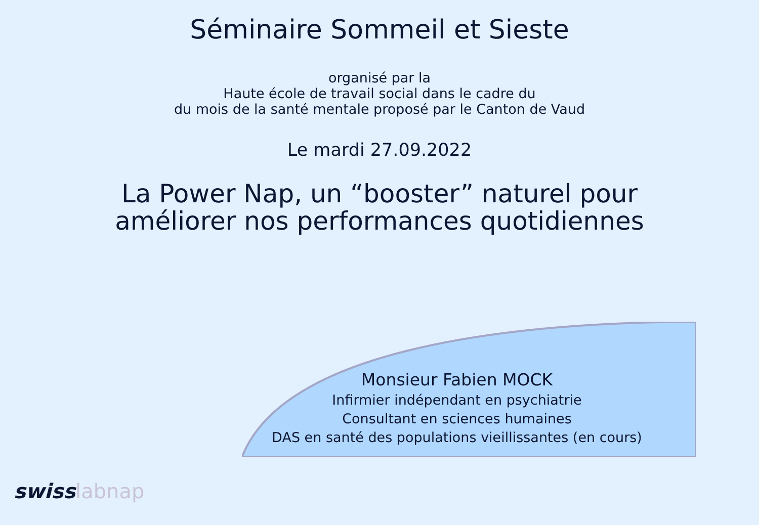Séminaire Sommeil et Sieste
organisé par la
Haute école de travail social dans le cadre du
du mois de la santé mentale proposé par le Canton de Vaud
Le mardi 27.09.2022
La Power Nap, un “booster” naturel pour
améliorer nos performances quotidiennes
Monsieur Fabien MOCK
Infirmier indépendant en psychiatrie
Consultant en sciences humaines
DAS en santé des populations vieillissantes (en cours)
swisslabnap